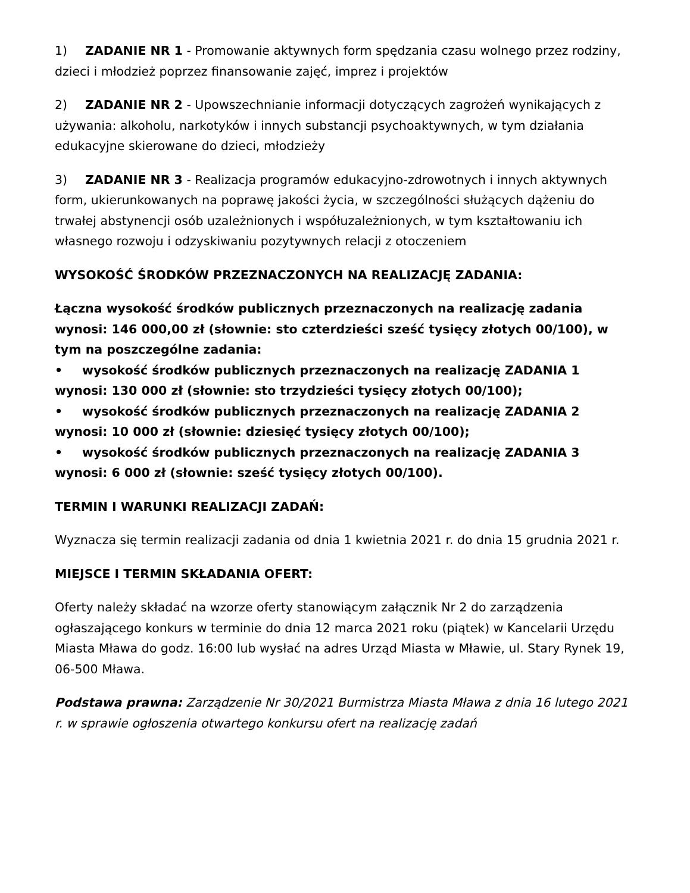1) ZADANIE NR 1 - Promowanie aktywnych form spędzania czasu wolnego przez rodziny, dzieci i młodzież poprzez finansowanie zajęć, imprez i projektów
2) ZADANIE NR 2 - Upowszechnianie informacji dotyczących zagrożeń wynikających z używania: alkoholu, narkotyków i innych substancji psychoaktywnych, w tym działania edukacyjne skierowane do dzieci, młodzieży
3) ZADANIE NR 3 - Realizacja programów edukacyjno-zdrowotnych i innych aktywnych form, ukierunkowanych na poprawę jakości życia, w szczególności służących dążeniu do trwałej abstynencji osób uzależnionych i współuzależnionych, w tym kształtowaniu ich własnego rozwoju i odzyskiwaniu pozytywnych relacji z otoczeniem
WYSOKOŚĆ ŚRODKÓW PRZEZNACZONYCH NA REALIZACJĘ ZADANIA:
Łączna wysokość środków publicznych przeznaczonych na realizację zadania wynosi: 146 000,00 zł (słownie: sto czterdzieści sześć tysięcy złotych 00/100), w tym na poszczególne zadania:
• wysokość środków publicznych przeznaczonych na realizację ZADANIA 1 wynosi: 130 000 zł (słownie: sto trzydzieści tysięcy złotych 00/100);
• wysokość środków publicznych przeznaczonych na realizację ZADANIA 2 wynosi: 10 000 zł (słownie: dziesięć tysięcy złotych 00/100);
• wysokość środków publicznych przeznaczonych na realizację ZADANIA 3 wynosi: 6 000 zł (słownie: sześć tysięcy złotych 00/100).
TERMIN I WARUNKI REALIZACJI ZADAŃ:
Wyznacza się termin realizacji zadania od dnia 1 kwietnia 2021 r. do dnia 15 grudnia 2021 r.
MIEJSCE I TERMIN SKŁADANIA OFERT:
Oferty należy składać na wzorze oferty stanowiącym załącznik Nr 2 do zarządzenia ogłaszającego konkurs w terminie do dnia 12 marca 2021 roku (piątek) w Kancelarii Urzędu Miasta Mława do godz. 16:00 lub wysłać na adres Urząd Miasta w Mławie, ul. Stary Rynek 19, 06-500 Mława.
Podstawa prawna: Zarządzenie Nr 30/2021 Burmistrza Miasta Mława z dnia 16 lutego 2021 r. w sprawie ogłoszenia otwartego konkursu ofert na realizację zadań